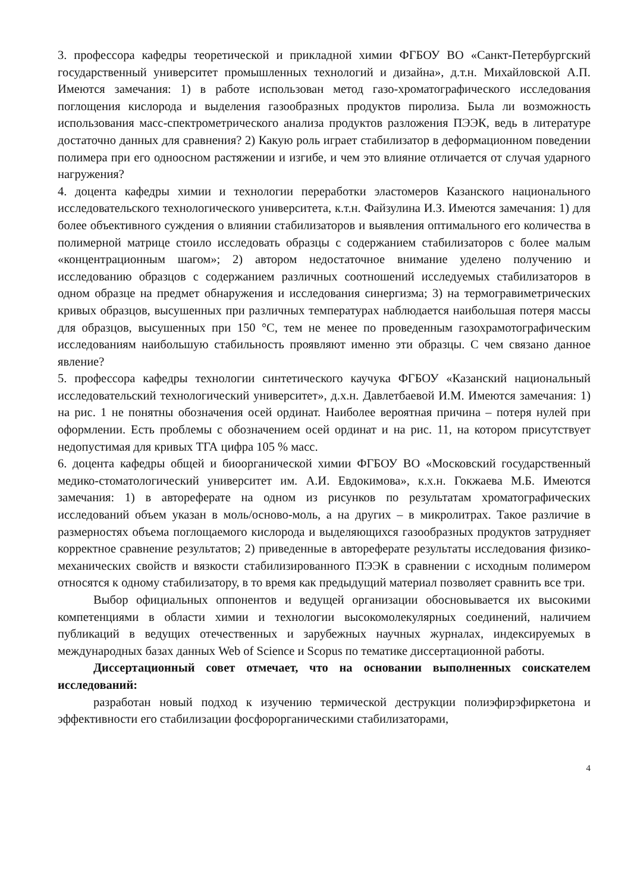3. профессора кафедры теоретической и прикладной химии ФГБОУ ВО «Санкт-Петербургский государственный университет промышленных технологий и дизайна», д.т.н. Михайловской А.П. Имеются замечания: 1) в работе использован метод газо-хроматографического исследования поглощения кислорода и выделения газообразных продуктов пиролиза. Была ли возможность использования масс-спектрометрического анализа продуктов разложения ПЭЭК, ведь в литературе достаточно данных для сравнения? 2) Какую роль играет стабилизатор в деформационном поведении полимера при его одноосном растяжении и изгибе, и чем это влияние отличается от случая ударного нагружения?
4. доцента кафедры химии и технологии переработки эластомеров Казанского национального исследовательского технологического университета, к.т.н. Файзулина И.З. Имеются замечания: 1) для более объективного суждения о влиянии стабилизаторов и выявления оптимального его количества в полимерной матрице стоило исследовать образцы с содержанием стабилизаторов с более малым «концентрационным шагом»; 2) автором недостаточное внимание уделено получению и исследованию образцов с содержанием различных соотношений исследуемых стабилизаторов в одном образце на предмет обнаружения и исследования синергизма; 3) на термогравиметрических кривых образцов, высушенных при различных температурах наблюдается наибольшая потеря массы для образцов, высушенных при 150 °С, тем не менее по проведенным газохрамотографическим исследованиям наибольшую стабильность проявляют именно эти образцы. С чем связано данное явление?
5. профессора кафедры технологии синтетического каучука ФГБОУ «Казанский национальный исследовательский технологический университет», д.х.н. Давлетбаевой И.М. Имеются замечания: 1) на рис. 1 не понятны обозначения осей ординат. Наиболее вероятная причина – потеря нулей при оформлении. Есть проблемы с обозначением осей ординат и на рис. 11, на котором присутствует недопустимая для кривых ТГА цифра 105 % масс.
6. доцента кафедры общей и биоорганической химии ФГБОУ ВО «Московский государственный медико-стоматологический университет им. А.И. Евдокимова», к.х.н. Гокжаева М.Б. Имеются замечания: 1) в автореферате на одном из рисунков по результатам хроматографических исследований объем указан в моль/осново-моль, а на других – в микролитрах. Такое различие в размерностях объема поглощаемого кислорода и выделяющихся газообразных продуктов затрудняет корректное сравнение результатов; 2) приведенные в автореферате результаты исследования физико-механических свойств и вязкости стабилизированного ПЭЭК в сравнении с исходным полимером относятся к одному стабилизатору, в то время как предыдущий материал позволяет сравнить все три.
Выбор официальных оппонентов и ведущей организации обосновывается их высокими компетенциями в области химии и технологии высокомолекулярных соединений, наличием публикаций в ведущих отечественных и зарубежных научных журналах, индексируемых в международных базах данных Web of Science и Scopus по тематике диссертационной работы.
Диссертационный совет отмечает, что на основании выполненных соискателем исследований:
разработан новый подход к изучению термической деструкции полиэфирэфиркетона и эффективности его стабилизации фосфорорганическими стабилизаторами,
4